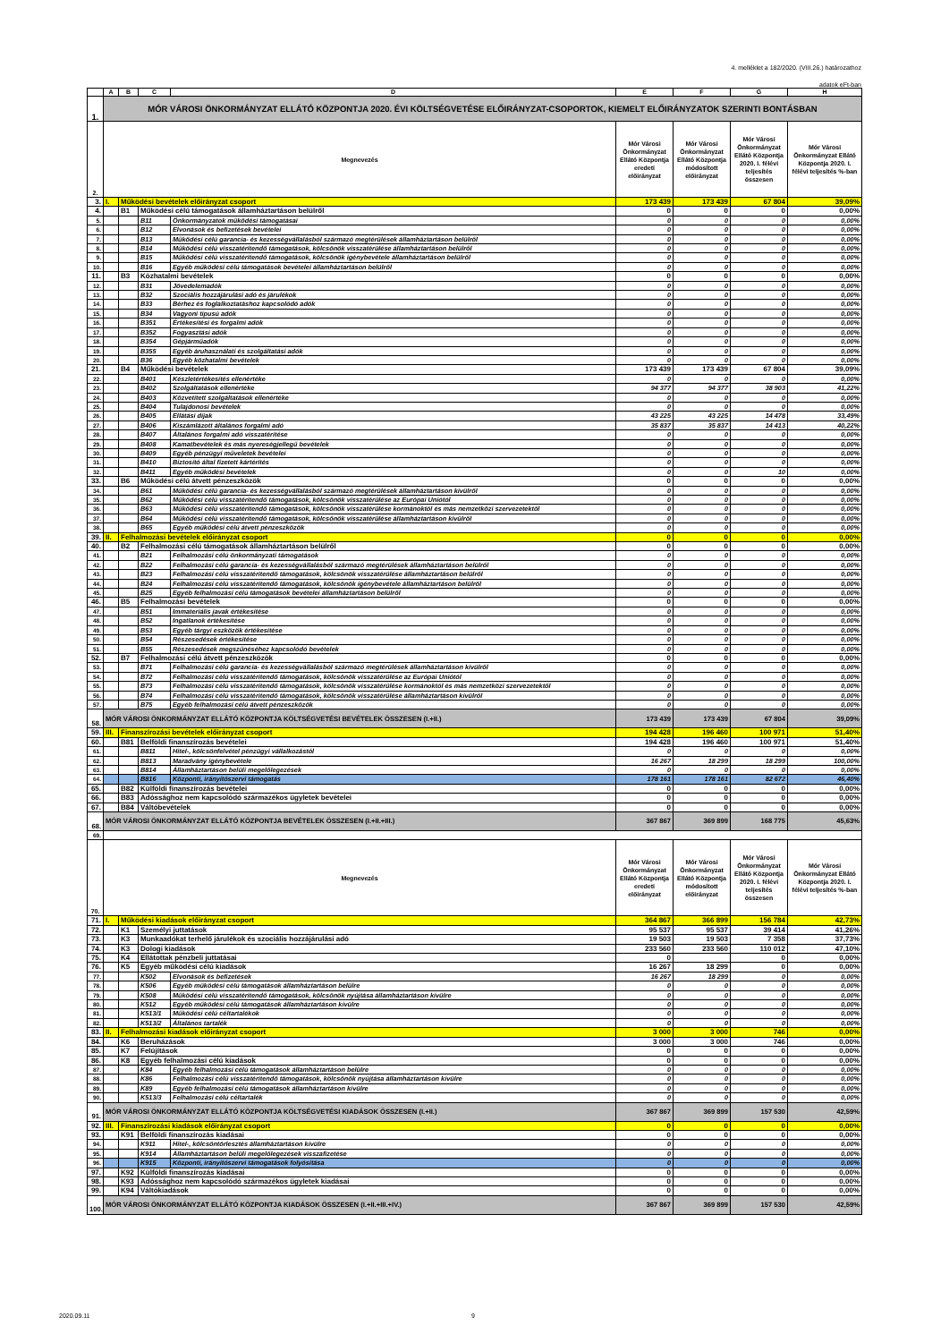4. melléklet a 182/2020. (VIII.26.) határozathoz
adatok eFt-ban
| | A | B | C | D | E | F | G | H |
| --- | --- | --- | --- | --- | --- | --- | --- | --- |
| 1. | MÓR VÁROSI ÖNKORMÁNYZAT ELLÁTÓ KÖZPONTJA 2020. ÉVI KÖLTSÉGVETÉSE ELŐIRÁNYZAT-CSOPORTOK, KIEMELT ELŐIRÁNYZATOK SZERINTI BONTÁSBAN | | | | | | | |
| 2. | Megnevezés | | | | Mór Városi Önkormányzat Ellátó Központja eredeti előirányzat | Mór Városi Önkormányzat Ellátó Központja módosított előirányzat | Mór Városi Önkormányzat Ellátó Központja 2020. I. félévi teljesítés összesen | Mór Városi Önkormányzat Ellátó Központja 2020. I. félévi teljesítés %-ban |
| 3. | I. | Működési bevételek előirányzat csoport | | | 173 439 | 173 439 | 67 804 | 39,09% |
| 4. | | B1 | Működési célú támogatások államháztartáson belülről | | 0 | 0 | 0 | 0,00% |
| 5. | | | B11 | Önkormányzatok működési támogatásai | 0 | 0 | 0 | 0,00% |
| 6. | | | B12 | Elvonások és befizetések bevételei | 0 | 0 | 0 | 0,00% |
| 7. | | | B13 | Működési célú garancia- és kezességvállalásból származó megtérülések államháztartáson belülről | 0 | 0 | 0 | 0,00% |
| 8. | | | B14 | Működési célú visszatérítendő támogatások, kölcsönök visszatérülése államháztartáson belülről | 0 | 0 | 0 | 0,00% |
| 9. | | | B15 | Működési célú visszatérítendő támogatások, kölcsönök igénybevétele államháztartáson belülről | 0 | 0 | 0 | 0,00% |
| 10. | | | B16 | Egyéb működési célú támogatások bevételei államháztartáson belülről | 0 | 0 | 0 | 0,00% |
| 11. | | B3 | Közhatalmi bevételek | | 0 | 0 | 0 | 0,00% |
| 12. | | | B31 | Jövedelemadók | 0 | 0 | 0 | 0,00% |
| 13. | | | B32 | Szociális hozzájárulási adó és járulékok | 0 | 0 | 0 | 0,00% |
| 14. | | | B33 | Bérhez és foglalkoztatáshoz kapcsolódó adók | 0 | 0 | 0 | 0,00% |
| 15. | | | B34 | Vagyoni típusú adók | 0 | 0 | 0 | 0,00% |
| 16. | | | B351 | Értékesítési és forgalmi adók | 0 | 0 | 0 | 0,00% |
| 17. | | | B352 | Fogyasztási adók | 0 | 0 | 0 | 0,00% |
| 18. | | | B354 | Gépjárműadók | 0 | 0 | 0 | 0,00% |
| 19. | | | B355 | Egyéb áruhasználati és szolgáltatási adók | 0 | 0 | 0 | 0,00% |
| 20. | | | B36 | Egyéb közhatalmi bevételek | 0 | 0 | 0 | 0,00% |
| 21. | | B4 | Működési bevételek | | 173 439 | 173 439 | 67 804 | 39,09% |
| 22. | | | B401 | Készletértékesítés ellenértéke | 0 | 0 | 0 | 0,00% |
| 23. | | | B402 | Szolgáltatások ellenértéke | 94 377 | 94 377 | 38 903 | 41,22% |
| 24. | | | B403 | Közvetített szolgáltatások ellenértéke | 0 | 0 | 0 | 0,00% |
| 25. | | | B404 | Tulajdonosi bevételek | 0 | 0 | 0 | 0,00% |
| 26. | | | B405 | Ellátási díjak | 43 225 | 43 225 | 14 478 | 33,49% |
| 27. | | | B406 | Kiszámlázott általános forgalmi adó | 35 837 | 35 837 | 14 413 | 40,22% |
| 28. | | | B407 | Általános forgalmi adó visszatérítése | 0 | 0 | 0 | 0,00% |
| 29. | | | B408 | Kamatbevételek és más nyereségjellegű bevételek | 0 | 0 | 0 | 0,00% |
| 30. | | | B409 | Egyéb pénzügyi műveletek bevételei | 0 | 0 | 0 | 0,00% |
| 31. | | | B410 | Biztosító által fizetett kártérítés | 0 | 0 | 0 | 0,00% |
| 32. | | | B411 | Egyéb működési bevételek | 0 | 0 | 10 | 0,00% |
| 33. | | B6 | Működési célú átvett pénzeszközök | | 0 | 0 | 0 | 0,00% |
| 34. | | | B61 | Működési célú garancia- és kezességvállalásból származó megtérülések államháztartáson kívülről | 0 | 0 | 0 | 0,00% |
| 35. | | | B62 | Működési célú visszatérítendő támogatások, kölcsönök visszatérülése az Európai Uniótól | 0 | 0 | 0 | 0,00% |
| 36. | | | B63 | Működési célú visszatérítendő támogatások, kölcsönök visszatérülése kormánoktól és más nemzetközi szervezetektől | 0 | 0 | 0 | 0,00% |
| 37. | | | B64 | Működési célú visszatérítendő támogatások, kölcsönök visszatérülése államháztartáson kívülről | 0 | 0 | 0 | 0,00% |
| 38. | | | B65 | Egyéb működési célú átvett pénzeszközök | 0 | 0 | 0 | 0,00% |
| 39. | II. | Felhalmozási bevételek előirányzat csoport | | | 0 | 0 | 0 | 0,00% |
| 40. | | B2 | Felhalmozási célú támogatások államháztartáson belülről | | 0 | 0 | 0 | 0,00% |
| 41. | | | B21 | Felhalmozási célú önkormányzati támogatások | 0 | 0 | 0 | 0,00% |
| 42. | | | B22 | Felhalmozási célú garancia- és kezességvállalásból származó megtérülések államháztartáson belülről | 0 | 0 | 0 | 0,00% |
| 43. | | | B23 | Felhalmozási célú visszatérítendő támogatások, kölcsönök visszatérülése államháztartáson belülről | 0 | 0 | 0 | 0,00% |
| 44. | | | B24 | Felhalmozási célú visszatérítendő támogatások, kölcsönök igénybevétele államháztartáson belülről | 0 | 0 | 0 | 0,00% |
| 45. | | | B25 | Egyéb felhalmozási célú támogatások bevételei államháztartáson belülről | 0 | 0 | 0 | 0,00% |
| 46. | | B5 | Felhalmozási bevételek | | 0 | 0 | 0 | 0,00% |
| 47. | | | B51 | Immateriális javak értékesítése | 0 | 0 | 0 | 0,00% |
| 48. | | | B52 | Ingatlanok értékesítése | 0 | 0 | 0 | 0,00% |
| 49. | | | B53 | Egyéb tárgyi eszközök értékesítése | 0 | 0 | 0 | 0,00% |
| 50. | | | B54 | Részesedések értékesítése | 0 | 0 | 0 | 0,00% |
| 51. | | | B55 | Részesedések megszűnéséhez kapcsolódó bevételek | 0 | 0 | 0 | 0,00% |
| 52. | | B7 | Felhalmozási célú átvett pénzeszközök | | 0 | 0 | 0 | 0,00% |
| 53. | | | B71 | Felhalmozási célú garancia- és kezességvállalásból származó megtérülések államháztartáson kívülről | 0 | 0 | 0 | 0,00% |
| 54. | | | B72 | Felhalmozási célú visszatérítendő támogatások, kölcsönök visszatérülése az Európai Uniótól | 0 | 0 | 0 | 0,00% |
| 55. | | | B73 | Felhalmozási célú visszatérítendő támogatások, kölcsönök visszatérülése kormánoktól és más nemzetközi szervezetektől | 0 | 0 | 0 | 0,00% |
| 56. | | | B74 | Felhalmozási célú visszatérítendő támogatások, kölcsönök visszatérülése államháztartáson kívülről | 0 | 0 | 0 | 0,00% |
| 57. | | | B75 | Egyéb felhalmozási célú átvett pénzeszközök | 0 | 0 | 0 | 0,00% |
| 58. | MÓR VÁROSI ÖNKORMÁNYZAT ELLÁTÓ KÖZPONTJA KÖLTSÉGVETÉSI BEVÉTELEK ÖSSZESEN (I.+II.) | | | | 173 439 | 173 439 | 67 804 | 39,09% |
| 59. | III. | Finanszírozási bevételek előirányzat csoport | | | 194 428 | 196 460 | 100 971 | 51,40% |
| 60. | | B81 | Belföldi finanszírozás bevételei | | 194 428 | 196 460 | 100 971 | 51,40% |
| 61. | | | B811 | Hitel-, kölcsönfelvétel pénzügyi vállalkozástól | 0 | 0 | 0 | 0,00% |
| 62. | | | B813 | Maradvány igénybevétele | 16 267 | 18 299 | 18 299 | 100,00% |
| 63. | | | B814 | Államháztartáson belüli megelőlegezések | 0 | 0 | 0 | 0,00% |
| 64. | | | B816 | Központi, irányítószervi támogatás | 178 161 | 178 161 | 82 672 | 46,40% |
| 65. | | B82 | Külföldi finanszírozás bevételei | | 0 | 0 | 0 | 0,00% |
| 66. | | B83 | Adóssághoz nem kapcsolódó származékos ügyletek bevételei | | 0 | 0 | 0 | 0,00% |
| 67. | | B84 | Váltóbevételek | | 0 | 0 | 0 | 0,00% |
| 68. | MÓR VÁROSI ÖNKORMÁNYZAT ELLÁTÓ KÖZPONTJA BEVÉTELEK ÖSSZESEN (I.+II.+III.) | | | | 367 867 | 369 899 | 168 775 | 45,63% |
| 69. | | | | | | | | |
| 70. | Megnevezés | | | | Mór Városi Önkormányzat Ellátó Központja eredeti előirányzat | Mór Városi Önkormányzat Ellátó Központja módosított előirányzat | Mór Városi Önkormányzat Ellátó Központja 2020. I. félévi teljesítés összesen | Mór Városi Önkormányzat Ellátó Központja 2020. I. félévi teljesítés %-ban |
| 71. | I. | Működési kiadások előirányzat csoport | | | 364 867 | 366 899 | 156 784 | 42,73% |
| 72. | | K1 | Személyi juttatások | | 95 537 | 95 537 | 39 414 | 41,26% |
| 73. | | K3 | Munkaadókat terhelő járulékok és szociális hozzájárulási adó | | 19 503 | 19 503 | 7 358 | 37,73% |
| 74. | | K3 | Dologi kiadások | | 233 560 | 233 560 | 110 012 | 47,10% |
| 75. | | K4 | Ellátottak pénzbeli juttatásai | | 0 | | 0 | 0,00% |
| 76. | | K5 | Egyéb működési célú kiadások | | 16 267 | 18 299 | 0 | 0,00% |
| 77. | | | K502 | Elvonások és befizetések | 16 267 | 18 299 | 0 | 0,00% |
| 78. | | | K506 | Egyéb működési célú támogatások államháztartáson belülre | 0 | 0 | 0 | 0,00% |
| 79. | | | K508 | Működési célú visszatérítendő támogatások, kölcsönök nyújtása államháztartáson kívülre | 0 | 0 | 0 | 0,00% |
| 80. | | | K512 | Egyéb működési célú támogatások államháztartáson kívülre | 0 | 0 | 0 | 0,00% |
| 81. | | | K513/1 | Működési célú céltartalékok | 0 | 0 | 0 | 0,00% |
| 82. | | | K513/2 | Általános tartalék | 0 | 0 | 0 | 0,00% |
| 83. | II. | Felhalmozási kiadások előirányzat csoport | | | 3 000 | 3 000 | 746 | 0,00% |
| 84. | | K6 | Beruházások | | 3 000 | 3 000 | 746 | 0,00% |
| 85. | | K7 | Felújítások | | 0 | 0 | 0 | 0,00% |
| 86. | | K8 | Egyéb felhalmozási célú kiadások | | 0 | 0 | 0 | 0,00% |
| 87. | | | K84 | Egyéb felhalmozási célú támogatások államháztartáson belülre | 0 | 0 | 0 | 0,00% |
| 88. | | | K86 | Felhalmozási célú visszatérítendő támogatások, kölcsönök nyújtása államháztartáson kívülre | 0 | 0 | 0 | 0,00% |
| 89. | | | K89 | Egyéb felhalmozási célú támogatások államháztartáson kívülre | 0 | 0 | 0 | 0,00% |
| 90. | | | K513/3 | Felhalmozási célú céltartalék | 0 | 0 | 0 | 0,00% |
| 91. | MÓR VÁROSI ÖNKORMÁNYZAT ELLÁTÓ KÖZPONTJA KÖLTSÉGVETÉSI KIADÁSOK ÖSSZESEN (I.+II.) | | | | 367 867 | 369 899 | 157 530 | 42,59% |
| 92. | III. | Finanszírozási kiadások előirányzat csoport | | | 0 | 0 | 0 | 0,00% |
| 93. | | K91 | Belföldi finanszírozás kiadásai | | 0 | 0 | 0 | 0,00% |
| 94. | | | K911 | Hitel-, kölcsöntörlesztés államháztartáson kívülre | 0 | 0 | 0 | 0,00% |
| 95. | | | K914 | Államháztartáson belüli megelőlegezések visszafizetése | 0 | 0 | 0 | 0,00% |
| 96. | | | K915 | Központi, irányítószervi támogatások folyósítása | 0 | 0 | 0 | 0,00% |
| 97. | | K92 | Külföldi finanszírozás kiadásai | | 0 | 0 | 0 | 0,00% |
| 98. | | K93 | Adóssághoz nem kapcsolódó származékos ügyletek kiadásai | | 0 | 0 | 0 | 0,00% |
| 99. | | K94 | Váltókiadások | | 0 | 0 | 0 | 0,00% |
| 100. | MÓR VÁROSI ÖNKORMÁNYZAT ELLÁTÓ KÖZPONTJA KIADÁSOK ÖSSZESEN (I.+II.+III.+IV.) | | | | 367 867 | 369 899 | 157 530 | 42,59% |
2020.09.11 9